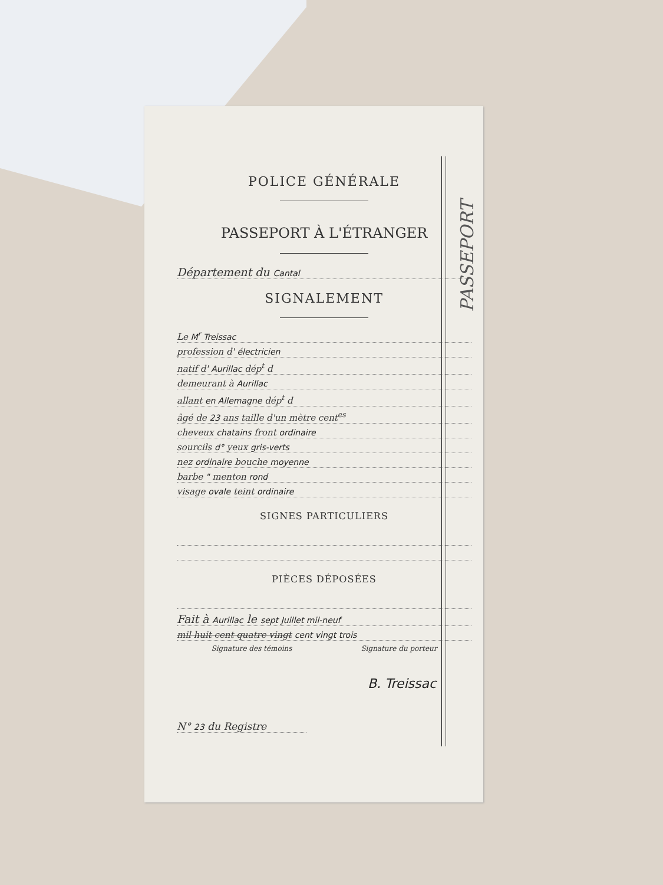PASSEPORT
POLICE GÉNÉRALE
PASSEPORT À L'ÉTRANGER
Département du Cantal
SIGNALEMENT
Le M<sup>r</sup> Treissac
profession d' électricien
natif d' Aurillac dép<sup>t</sup> d
demeurant à Aurillac
allant en Allemagne dép<sup>t</sup> d
âgé de 23 ans taille d'un mètre cent<sup>es</sup>
cheveux chatains front ordinaire
sourcils d° yeux gris-verts
nez ordinaire bouche moyenne
barbe " menton rond
visage ovale teint ordinaire
SIGNES PARTICULIERS
PIÈCES DÉPOSÉES
Fait à Aurillac le sept Juillet mil-neuf
mil huit cent quatre vingt cent vingt trois
Signature des témoins Signature du porteur
B. Treissac
N° 23 du Registre